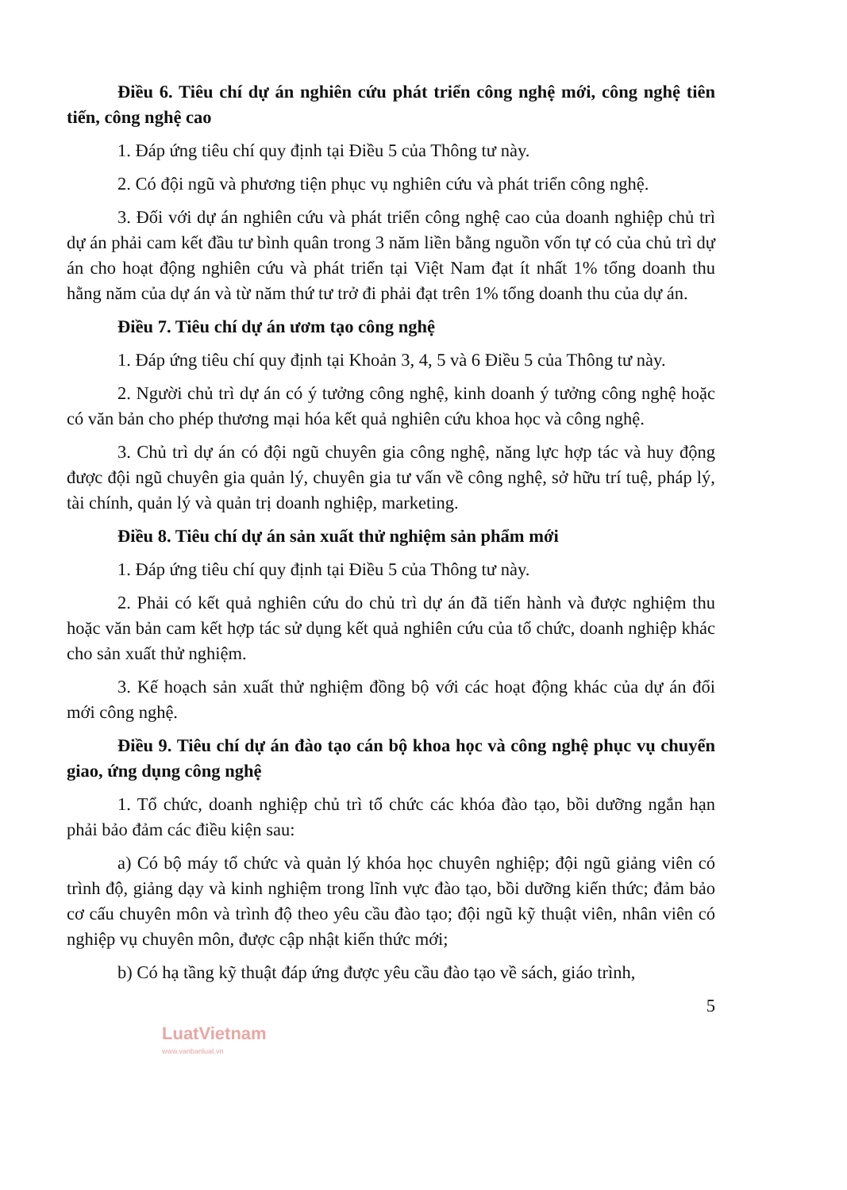Điều 6. Tiêu chí dự án nghiên cứu phát triển công nghệ mới, công nghệ tiên tiến, công nghệ cao
1. Đáp ứng tiêu chí quy định tại Điều 5 của Thông tư này.
2. Có đội ngũ và phương tiện phục vụ nghiên cứu và phát triển công nghệ.
3. Đối với dự án nghiên cứu và phát triển công nghệ cao của doanh nghiệp chủ trì dự án phải cam kết đầu tư bình quân trong 3 năm liền bằng nguồn vốn tự có của chủ trì dự án cho hoạt động nghiên cứu và phát triển tại Việt Nam đạt ít nhất 1% tổng doanh thu hằng năm của dự án và từ năm thứ tư trở đi phải đạt trên 1% tổng doanh thu của dự án.
Điều 7. Tiêu chí dự án ươm tạo công nghệ
1. Đáp ứng tiêu chí quy định tại Khoản 3, 4, 5 và 6 Điều 5 của Thông tư này.
2. Người chủ trì dự án có ý tưởng công nghệ, kinh doanh ý tưởng công nghệ hoặc có văn bản cho phép thương mại hóa kết quả nghiên cứu khoa học và công nghệ.
3. Chủ trì dự án có đội ngũ chuyên gia công nghệ, năng lực hợp tác và huy động được đội ngũ chuyên gia quản lý, chuyên gia tư vấn về công nghệ, sở hữu trí tuệ, pháp lý, tài chính, quản lý và quản trị doanh nghiệp, marketing.
Điều 8. Tiêu chí dự án sản xuất thử nghiệm sản phẩm mới
1. Đáp ứng tiêu chí quy định tại Điều 5 của Thông tư này.
2. Phải có kết quả nghiên cứu do chủ trì dự án đã tiến hành và được nghiệm thu hoặc văn bản cam kết hợp tác sử dụng kết quả nghiên cứu của tổ chức, doanh nghiệp khác cho sản xuất thử nghiệm.
3. Kế hoạch sản xuất thử nghiệm đồng bộ với các hoạt động khác của dự án đổi mới công nghệ.
Điều 9. Tiêu chí dự án đào tạo cán bộ khoa học và công nghệ phục vụ chuyển giao, ứng dụng công nghệ
1. Tổ chức, doanh nghiệp chủ trì tổ chức các khóa đào tạo, bồi dưỡng ngắn hạn phải bảo đảm các điều kiện sau:
a) Có bộ máy tổ chức và quản lý khóa học chuyên nghiệp; đội ngũ giảng viên có trình độ, giảng dạy và kinh nghiệm trong lĩnh vực đào tạo, bồi dưỡng kiến thức; đảm bảo cơ cấu chuyên môn và trình độ theo yêu cầu đào tạo; đội ngũ kỹ thuật viên, nhân viên có nghiệp vụ chuyên môn, được cập nhật kiến thức mới;
b) Có hạ tầng kỹ thuật đáp ứng được yêu cầu đào tạo về sách, giáo trình,
5
LuatVietnam
www.vanbanluat.vn